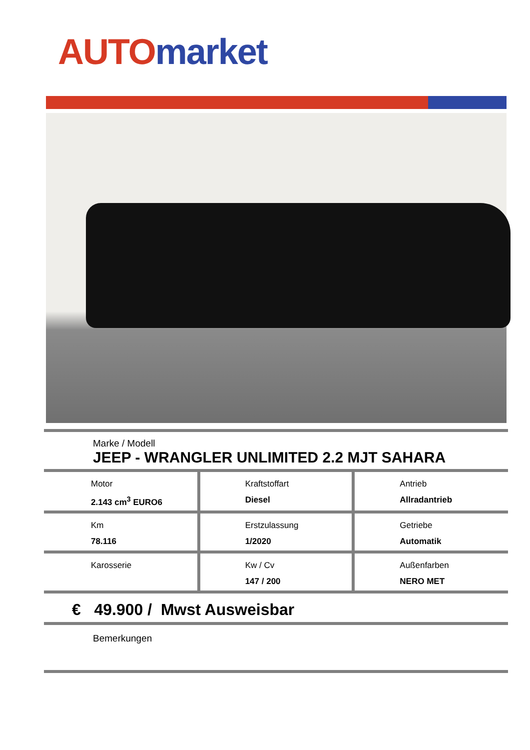AUTO market
Marke / Modell
JEEP - WRANGLER UNLIMITED 2.2 MJT SAHARA
| Motor 2.143 cm<sup>3</sup> EURO6 | Kraftstoffart Diesel | Antrieb Allradantrieb |
| Km 78.116 | Erstzulassung 1/2020 | Getriebe Automatik |
| Karosserie | Kw / Cv 147 / 200 | Außenfarben NERO MET |
€ 49.900 / Mwst Ausweisbar
Bemerkungen